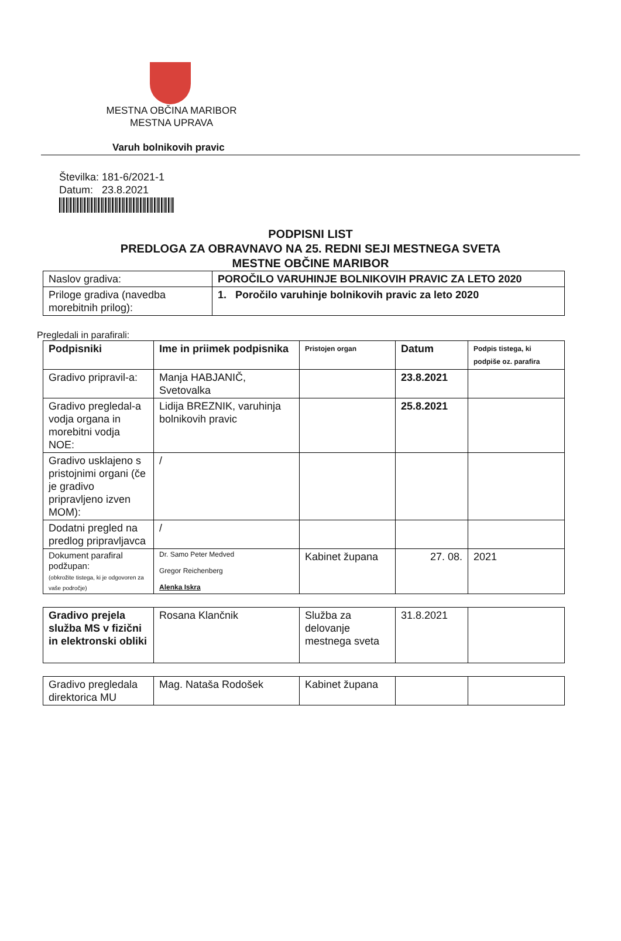MESTNA OBČINA MARIBOR
MESTNA UPRAVA
Varuh bolnikovih pravic
Številka: 181-6/2021-1
Datum: 23.8.2021
PODPISNI LIST
PREDLOGA ZA OBRAVNAVO NA 25. REDNI SEJI MESTNEGA SVETA
MESTNE OBČINE MARIBOR
| Naslov gradiva: | POROČILO VARUHINJE BOLNIKOVIH PRAVIC ZA LETO 2020 |
| Priloge gradiva (navedba morebitnih prilog): | 1. Poročilo varuhinje bolnikovih pravic za leto 2020 |
Pregledali in parafirali:
| | Podpisniki | Ime in priimek podpisnika | Pristojen organ | Datum | Podpis tistega, ki podpiše oz. parafira |
| Gradivo pripravil-a: | Manja HABJANIČ, Svetovalka | | 23.8.2021 | | |
| Gradivo pregledal-a vodja organa in morebitni vodja NOE: | Lidija BREZNIK, varuhinja bolnikovih pravic | | 25.8.2021 | | |
| Gradivo usklajeno s pristojnimi organi (če je gradivo pripravljeno izven MOM): | / | | | | |
| Dodatni pregled na predlog pripravljavca | / | | | | |
| Dokument parafiral podžupan: (obkrožite tistega, ki je odgovoren za vaše področje) | Dr. Samo Peter Medved Gregor Reichenberg Alenka Iskra | Kabinet župana | 27. 08. | 2021 | |
| Gradivo prejela služba MS v fizični in elektronski obliki | Rosana Klančnik | Služba za delovanje mestnega sveta | 31.8.2021 | |
| Gradivo pregledala direktorica MU | Mag. Nataša Rodošek | Kabinet župana | | |